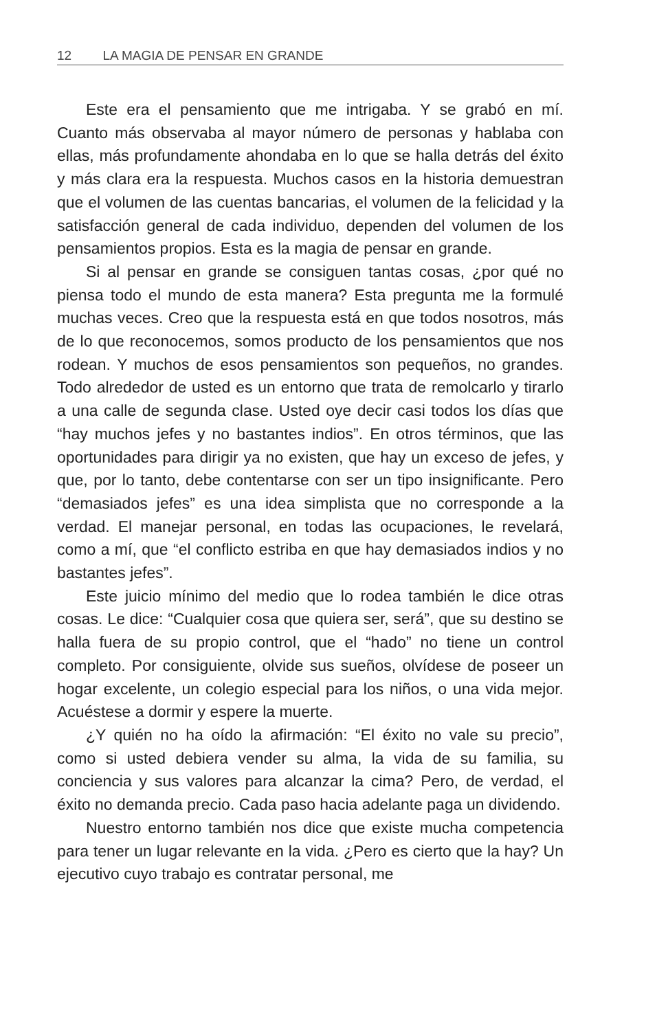12 LA MAGIA DE PENSAR EN GRANDE
Este era el pensamiento que me intrigaba. Y se grabó en mí. Cuanto más observaba al mayor número de personas y hablaba con ellas, más profundamente ahondaba en lo que se halla detrás del éxito y más clara era la respuesta. Muchos casos en la historia demuestran que el volumen de las cuentas bancarias, el volumen de la felicidad y la satisfacción general de cada individuo, dependen del volumen de los pensamientos propios. Esta es la magia de pensar en grande.
Si al pensar en grande se consiguen tantas cosas, ¿por qué no piensa todo el mundo de esta manera? Esta pregunta me la formulé muchas veces. Creo que la respuesta está en que todos nosotros, más de lo que reconocemos, somos producto de los pensamientos que nos rodean. Y muchos de esos pensamientos son pequeños, no grandes. Todo alrededor de usted es un entorno que trata de remolcarlo y tirarlo a una calle de segunda clase. Usted oye decir casi todos los días que “hay muchos jefes y no bastantes indios”. En otros términos, que las oportunidades para dirigir ya no existen, que hay un exceso de jefes, y que, por lo tanto, debe contentarse con ser un tipo insignificante. Pero “demasiados jefes” es una idea simplista que no corresponde a la verdad. El manejar personal, en todas las ocupaciones, le revelará, como a mí, que “el conflicto estriba en que hay demasiados indios y no bastantes jefes”.
Este juicio mínimo del medio que lo rodea también le dice otras cosas. Le dice: “Cualquier cosa que quiera ser, será”, que su destino se halla fuera de su propio control, que el “hado” no tiene un control completo. Por consiguiente, olvide sus sueños, olvídese de poseer un hogar excelente, un colegio especial para los niños, o una vida mejor. Acuéstese a dormir y espere la muerte.
¿Y quién no ha oído la afirmación: “El éxito no vale su precio”, como si usted debiera vender su alma, la vida de su familia, su conciencia y sus valores para alcanzar la cima? Pero, de verdad, el éxito no demanda precio. Cada paso hacia adelante paga un dividendo.
Nuestro entorno también nos dice que existe mucha competencia para tener un lugar relevante en la vida. ¿Pero es cierto que la hay? Un ejecutivo cuyo trabajo es contratar personal, me